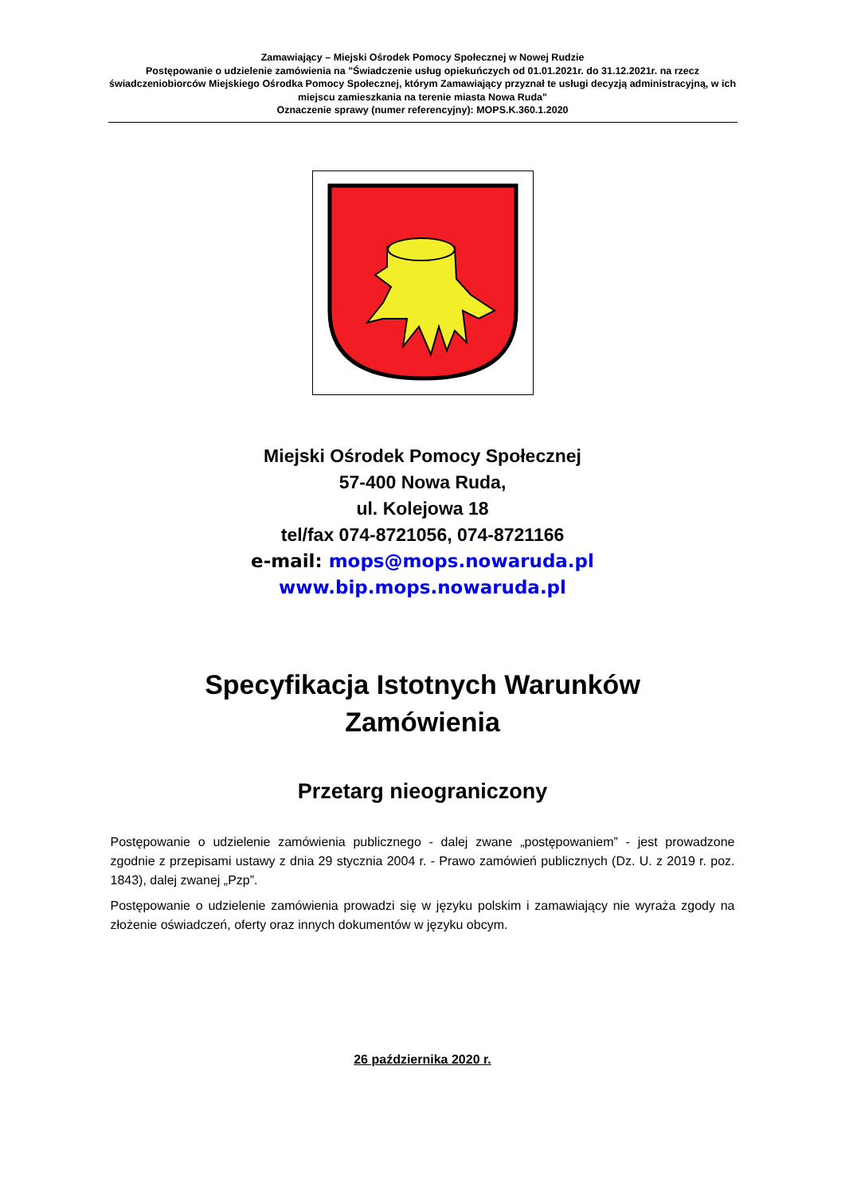Zamawiający – Miejski Ośrodek Pomocy Społecznej w Nowej Rudzie
Postępowanie o udzielenie zamówienia na "Świadczenie usług opiekuńczych od 01.01.2021r. do 31.12.2021r. na rzecz świadczeniobiorców Miejskiego Ośrodka Pomocy Społecznej, którym Zamawiający przyznał te usługi decyzją administracyjną, w ich miejscu zamieszkania na terenie miasta Nowa Ruda"
Oznaczenie sprawy (numer referencyjny): MOPS.K.360.1.2020
Miejski Ośrodek Pomocy Społecznej
57-400 Nowa Ruda,
ul. Kolejowa 18
tel/fax 074-8721056, 074-8721166
e-mail: mops@mops.nowaruda.pl
www.bip.mops.nowaruda.pl
Specyfikacja Istotnych Warunków
Zamówienia
Przetarg nieograniczony
Postępowanie o udzielenie zamówienia publicznego - dalej zwane „postępowaniem” - jest prowadzone zgodnie z przepisami ustawy z dnia 29 stycznia 2004 r. - Prawo zamówień publicznych (Dz. U. z 2019 r. poz. 1843), dalej zwanej „Pzp”.
Postępowanie o udzielenie zamówienia prowadzi się w języku polskim i zamawiający nie wyraża zgody na złożenie oświadczeń, oferty oraz innych dokumentów w języku obcym.
26 października 2020 r.